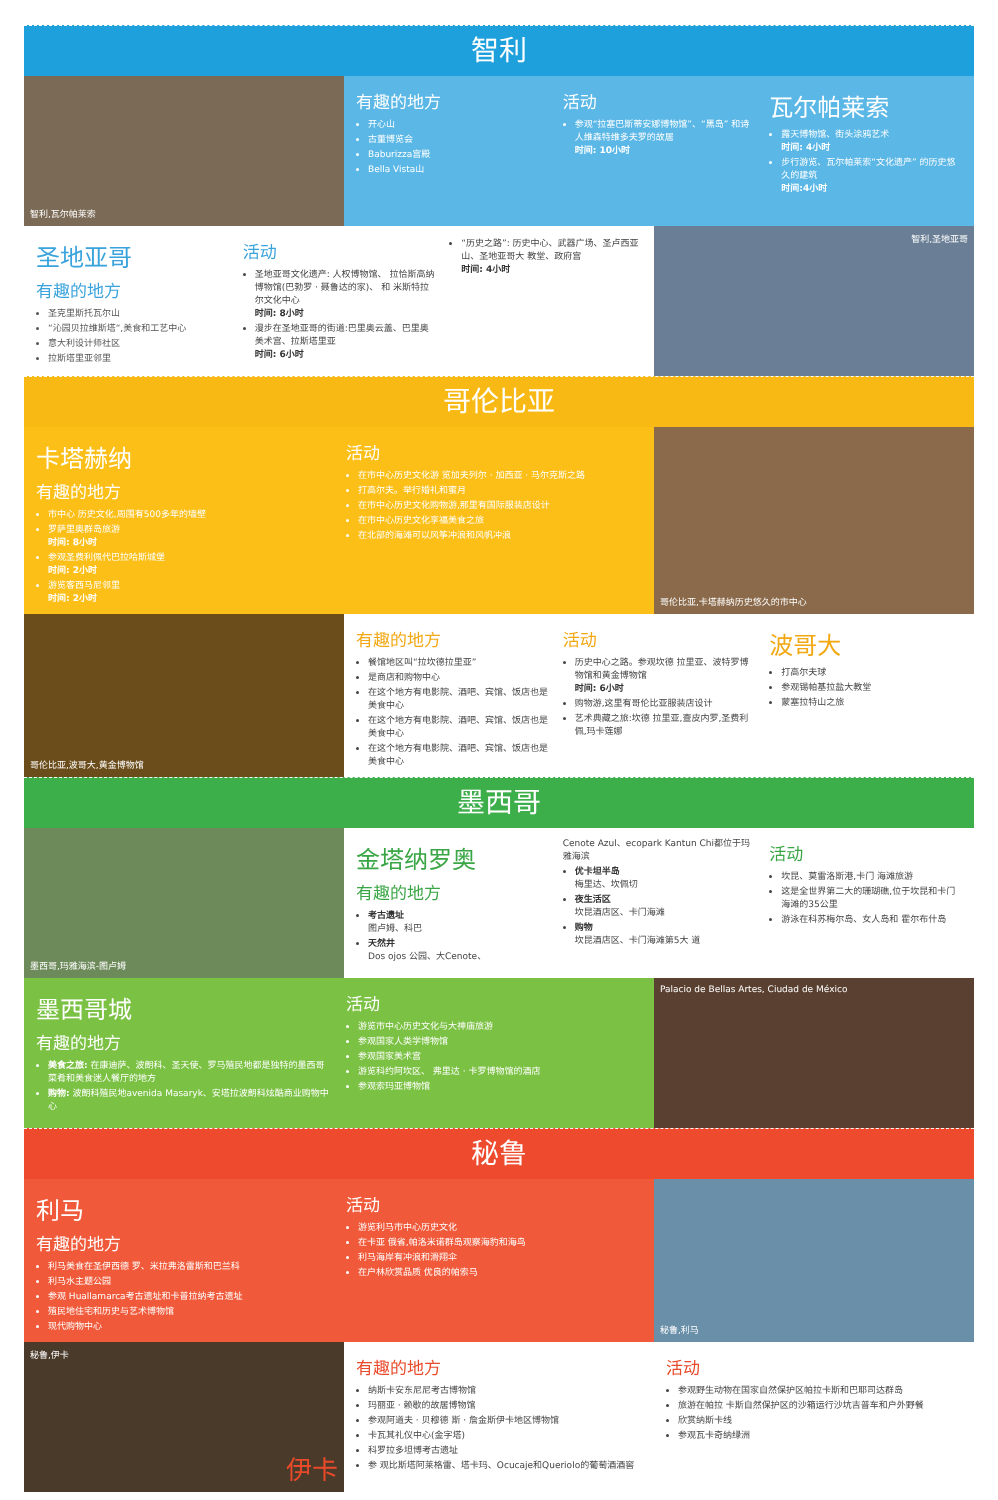智利
智利,瓦尔帕莱索
有趣的地方
开心山
古董博览会
Baburizza宫殿
Bella Vista山
活动
参观“拉塞巴斯蒂安娜博物馆”、“黑岛” 和诗 人维森特维多夫罗的故居
时间: 10小时
瓦尔帕莱索
露天博物馆、街头涂鸦艺术
时间: 4小时
步行游览、瓦尔帕莱索“文化遗产” 的历史悠久的建筑
时间:4小时
圣地亚哥
有趣的地方
圣克里斯托瓦尔山
“沁园贝拉维斯塔“,美食和工艺中心
意大利设计师社区
拉斯塔里亚邻里
活动
圣地亚哥文化遗产: 人权博物馆、 拉恰斯高纳博物馆(巴勃罗 · 聂鲁达的家)、 和 米斯特拉尔文化中心
时间: 8小时
漫步在圣地亚哥的街道:巴里奥云盖、巴里奥美术宫、拉斯塔里亚
时间: 6小时
“历史之路”: 历史中心、武器广场、圣卢西亚山、圣地亚哥大 教堂、政府宫
时间: 4小时
智利,圣地亚哥
哥伦比亚
卡塔赫纳
有趣的地方
市中心 历史文化,周围有500多年的墙壁
罗萨里奥群岛旅游
时间: 8小时
参观圣费利佩代巴拉哈斯城堡
时间: 2小时
游览客西马尼邻里
时间: 2小时
活动
在市中心历史文化游 览加夫列尔 · 加西亚 · 马尔克斯之路
打高尔夫。举行婚礼和蜜月
在市中心历史文化购物游,那里有国际服装店设计
在市中心历史文化享福美食之旅
在北部的海滩可以风筝冲浪和风帆冲浪
哥伦比亚,卡塔赫纳历史悠久的市中心
哥伦比亚,波哥大,黄金博物馆
有趣的地方
餐馆地区叫“拉坎德拉里亚”
是商店和购物中心
在这个地方有电影院、酒吧、宾馆、饭店也是美食中心
在这个地方有电影院、酒吧、宾馆、饭店也是美食中心
在这个地方有电影院、酒吧、宾馆、饭店也是美食中心
活动
历史中心之路。参观坎德 拉里亚、波特罗博物馆和黄金博物馆
时间: 6小时
购物游,这里有哥伦比亚服装店设计
艺术典藏之旅:坎德 拉里亚,查皮内罗,圣费利佩,玛卡莲娜
波哥大
打高尔夫球
参观锡帕基拉盐大教堂
蒙塞拉特山之旅
墨西哥
墨西哥,玛雅海滨-图卢姆
金塔纳罗奥
有趣的地方
考古遗址
图卢姆、科巴
天然井
Dos ojos 公园、大Cenote、
Cenote Azul、ecopark Kantun Chi都位于玛雅海滨
优卡坦半岛
梅里达、坎佩切
夜生活区
坎昆酒店区、卡门海滩
购物
坎昆酒店区、卡门海滩第5大 道
活动
坎昆、莫雷洛斯港,卡门 海滩旅游
这是全世界第二大的珊瑚礁,位于坎昆和卡门海滩的35公里
游泳在科苏梅尔岛、女人岛和 霍尔布什岛
墨西哥城
有趣的地方
美食之旅: 在康迪萨、波朗科、圣天使、罗马殖民地都是独特的墨西哥菜肴和美食迷人餐厅的地方
购物: 波朗科殖民地avenida Masaryk、安塔拉波朗科炫酷商业购物中心
活动
游览市中心历史文化与大神庙旅游
参观国家人类学博物馆
参观国家美术宫
游览科约阿坎区、 弗里达 · 卡罗博物馆的酒店
参观索玛亚博物馆
Palacio de Bellas Artes, Ciudad de México
秘鲁
利马
有趣的地方
利马美食在圣伊西德 罗、米拉弗洛雷斯和巴兰科
利马水主题公园
参观 Huallamarca考古遗址和卡普拉纳考古遗址
殖民地住宅和历史与艺术博物馆
现代购物中心
活动
游览利马市中心历史文化
在卡亚 俄省,帕洛米诺群岛观察海豹和海鸟
利马海岸有冲浪和滑翔伞
在户林欣赏品质 优良的帕索马
秘鲁,利马
秘鲁,伊卡
伊卡
有趣的地方
纳斯卡安东尼尼考古博物馆
玛丽亚 · 赖歇的故居博物馆
参观阿道夫 · 贝穆德 斯 · 詹金斯伊卡地区博物馆
卡瓦其礼仪中心(金字塔)
科罗拉多坦博考古遗址
参 观比斯塔阿莱格雷、塔卡玛、Ocucaje和Queriolo的葡萄酒酒窖
活动
参观野生动物在国家自然保护区帕拉卡斯和巴耶司达群岛
旅游在帕拉 卡斯自然保护区的沙箱运行沙坑吉普车和户外野餐
欣赏纳斯卡线
参观瓦卡奇纳绿洲